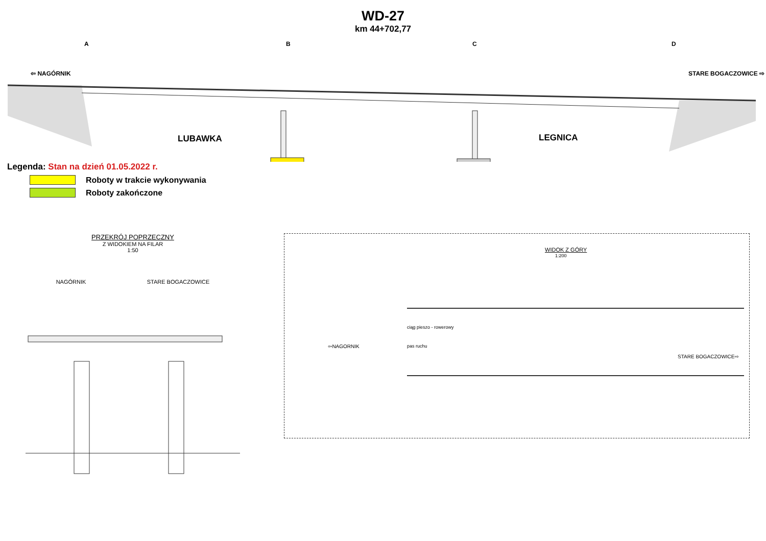WD-27
km 44+702,77
⇦ NAGÓRNIK STARE BOGACZOWICE ⇨
A B C D
LUBAWKA LEGNICA
Legenda: Stan na dzień 01.05.2022 r.
Roboty w trakcie wykonywania
Roboty zakończone
PRZEKRÓJ POPRZECZNY
Z WIDOKIEM NA FILAR
1:50
NAGÓRNIK STARE BOGACZOWICE
WIDOK Z GÓRY
1:200
⇦NAGORNIK
STARE BOGACZOWICE⇨
ciąg pieszo - rowerowy
pas ruchu